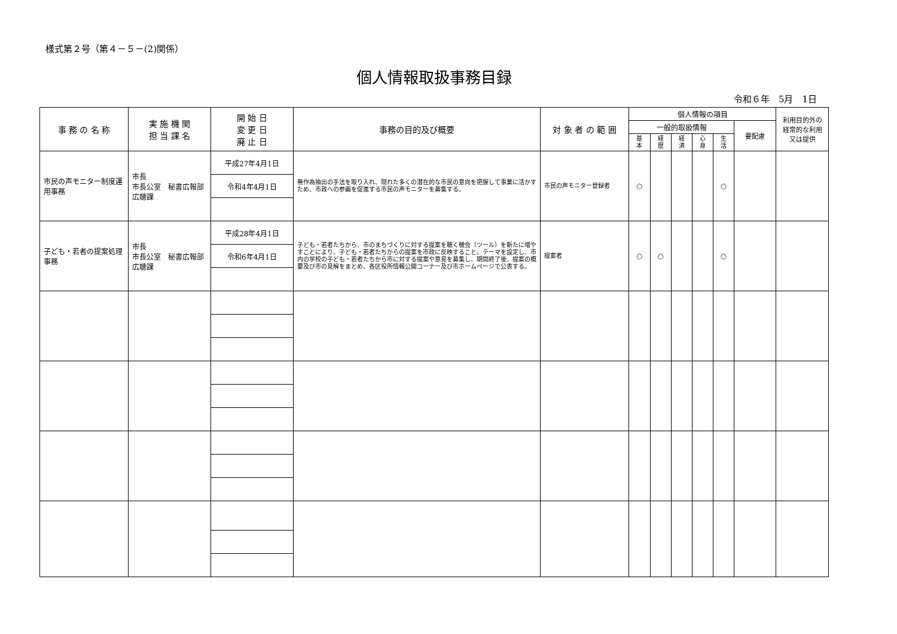様式第２号（第４－５－(2)関係）
個人情報取扱事務目録
令和６年　5月　1日
| 事 務 の 名 称 | 実 施 機 関 担 当 課 名 | 開 始 日 変 更 日 廃 止 日 | 事務の目的及び概要 | 対 象 者 の 範 囲 | 個人情報の項目 | | | | | | 利用目的外の経常的な利用又は提供 |
| --- | --- | --- | --- | --- | --- | --- | --- | --- | --- | --- | --- |
| | | | | | 一般的取扱情報 | | | | | 要配慮 | |
| | | | | | 基 本 | 経 歴 | 経 済 | 心 身 | 生 活 | | |
| 市民の声モニター制度運用事務 | 市長 市長公室 秘書広報部 広聴課 | 平成27年4月1日 | 無作為抽出の手法を取り入れ、隠れた多くの潜在的な市民の意向を把握して事業に活かすため、市政への参画を促進する市民の声モニターを募集する。 | 市民の声モニター登録者 | ○ | | | | ○ | | |
| | | 令和4年4月1日 | | | | | | | | | |
| 子ども・若者の提案処理事務 | 市長 市長公室 秘書広報部 広聴課 | 平成28年4月1日 | 子ども・若者たちから、市のまちづくりに対する提案を聴く機会（ツール）を新たに増やすことにより、子ども・若者たちからの提案を市政に反映すること。テーマを設定し、市内の学校の子ども・若者たちから市に対する提案や意見を募集し、期間終了後、提案の概要及び市の見解をまとめ、各区役所情報公開コーナー及び市ホームページで公表する。 | 提案者 | ○ | ○ | | | ○ | | |
| | | 令和6年4月1日 | | | | | | | | | |